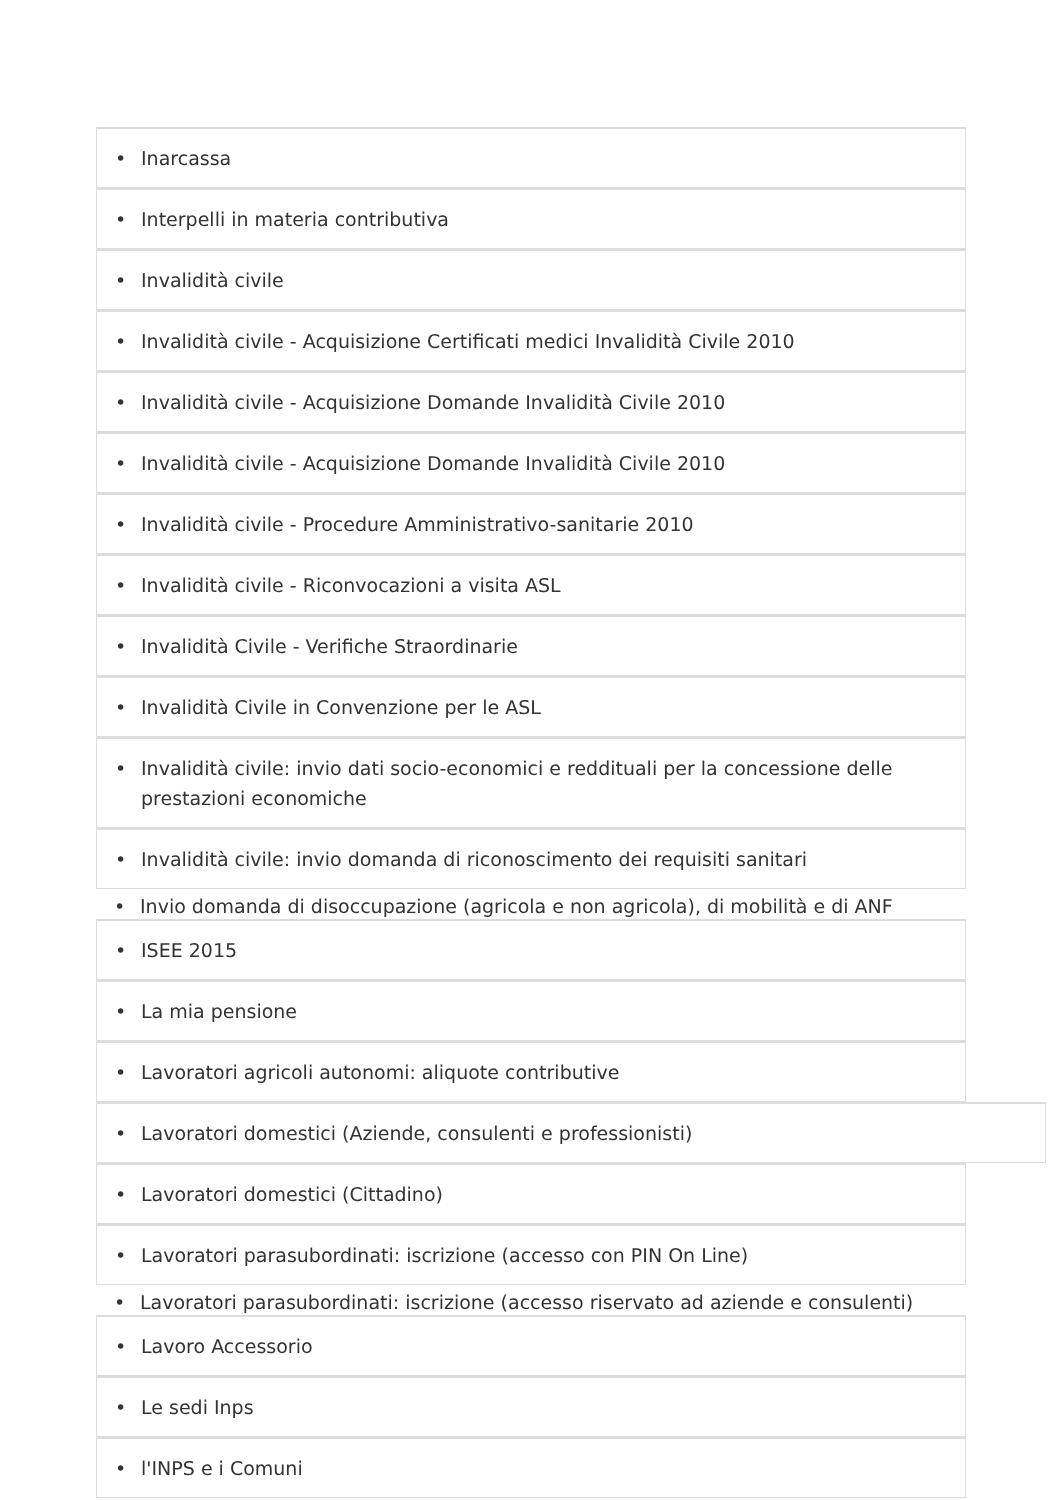• Inarcassa
• Interpelli in materia contributiva
• Invalidità civile
• Invalidità civile - Acquisizione Certificati medici Invalidità Civile 2010
• Invalidità civile - Acquisizione Domande Invalidità Civile 2010
• Invalidità civile - Acquisizione Domande Invalidità Civile 2010
• Invalidità civile - Procedure Amministrativo-sanitarie 2010
• Invalidità civile - Riconvocazioni a visita ASL
• Invalidità Civile - Verifiche Straordinarie
• Invalidità Civile in Convenzione per le ASL
• Invalidità civile: invio dati socio-economici e reddituali per la concessione delle prestazioni economiche
• Invalidità civile: invio domanda di riconoscimento dei requisiti sanitari
• Invio domanda di disoccupazione (agricola e non agricola), di mobilità e di ANF
• ISEE 2015
• La mia pensione
• Lavoratori agricoli autonomi: aliquote contributive
• Lavoratori domestici (Aziende, consulenti e professionisti)
• Lavoratori domestici (Cittadino)
• Lavoratori parasubordinati: iscrizione (accesso con PIN On Line)
• Lavoratori parasubordinati: iscrizione (accesso riservato ad aziende e consulenti)
• Lavoro Accessorio
• Le sedi Inps
• l'INPS e i Comuni